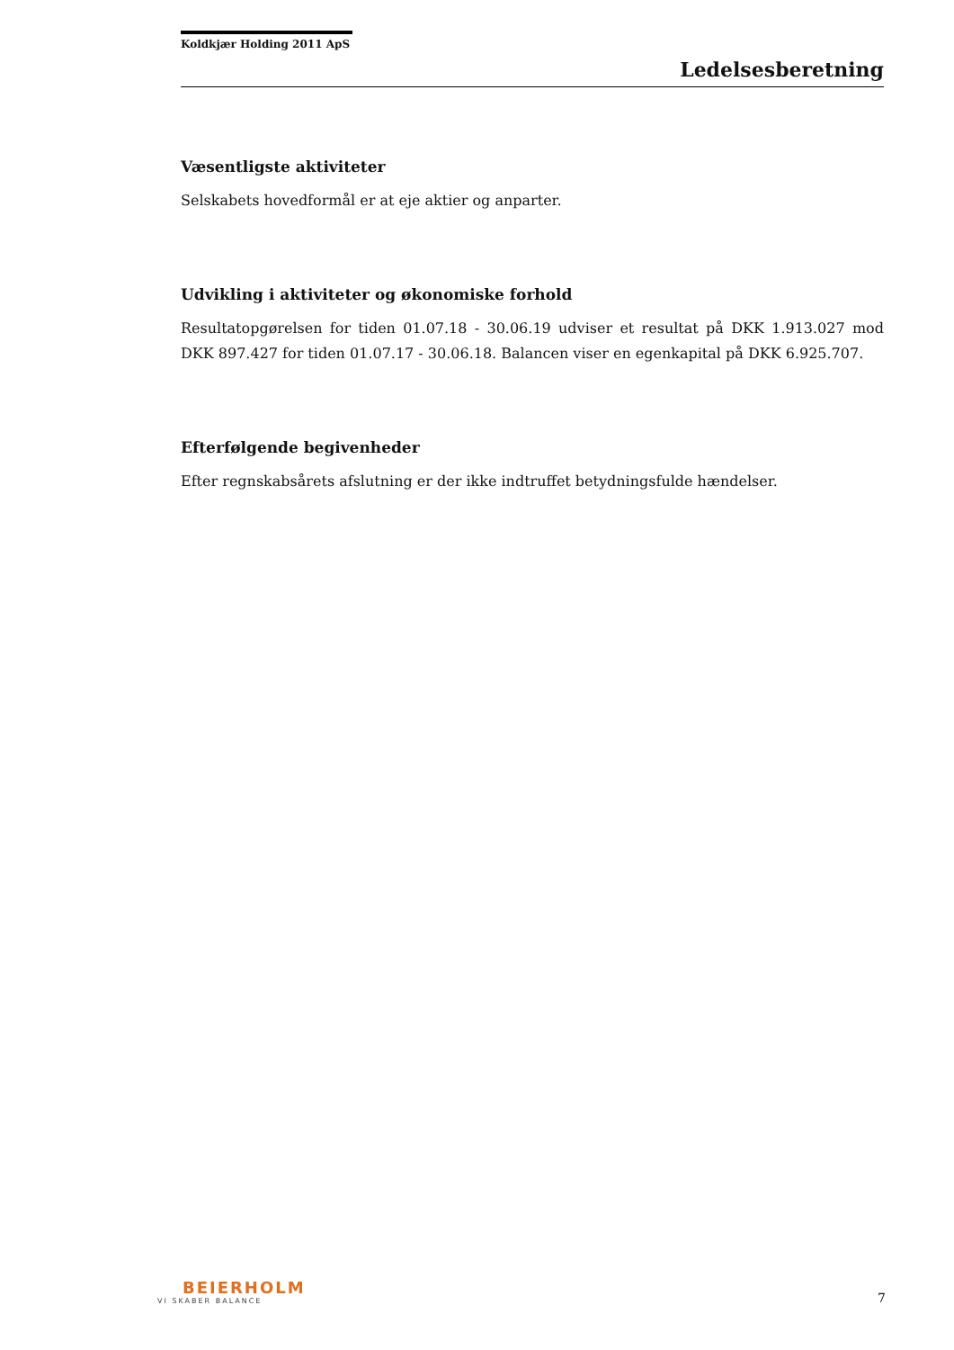Koldkjær Holding 2011 ApS
Ledelsesberetning
Væsentligste aktiviteter
Selskabets hovedformål er at eje aktier og anparter.
Udvikling i aktiviteter og økonomiske forhold
Resultatopgørelsen for tiden 01.07.18 - 30.06.19 udviser et resultat på DKK 1.913.027 mod DKK 897.427 for tiden 01.07.17 - 30.06.18. Balancen viser en egenkapital på DKK 6.925.707.
Efterfølgende begivenheder
Efter regnskabsårets afslutning er der ikke indtruffet betydningsfulde hændelser.
BEIERHOLM
VI SKABER BALANCE
7